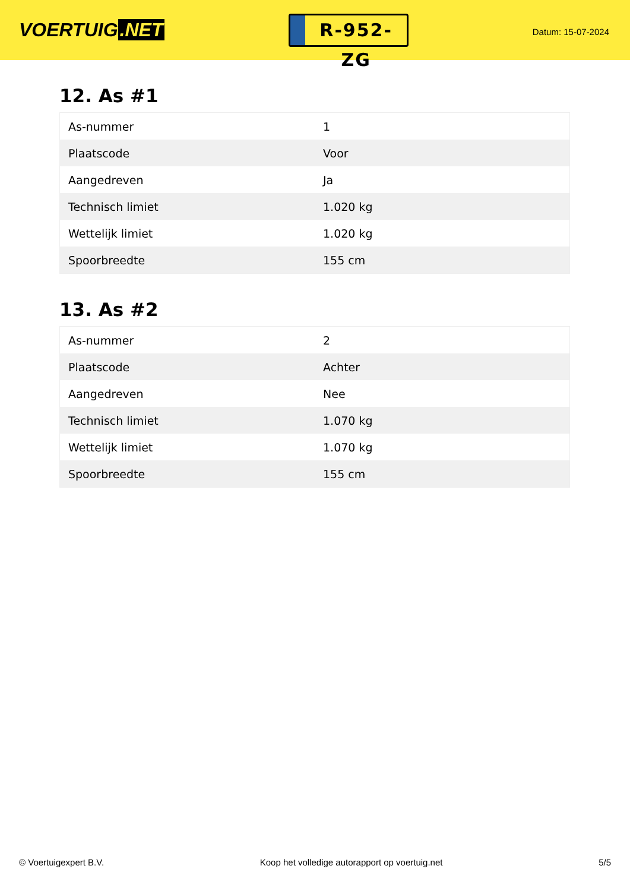VOERTUIG.NET
R-952-ZG
Datum: 15-07-2024
12. As #1
| As-nummer | 1 |
| Plaatscode | Voor |
| Aangedreven | Ja |
| Technisch limiet | 1.020 kg |
| Wettelijk limiet | 1.020 kg |
| Spoorbreedte | 155 cm |
13. As #2
| As-nummer | 2 |
| Plaatscode | Achter |
| Aangedreven | Nee |
| Technisch limiet | 1.070 kg |
| Wettelijk limiet | 1.070 kg |
| Spoorbreedte | 155 cm |
© Voertuigexpert B.V. Koop het volledige autorapport op voertuig.net 5/5